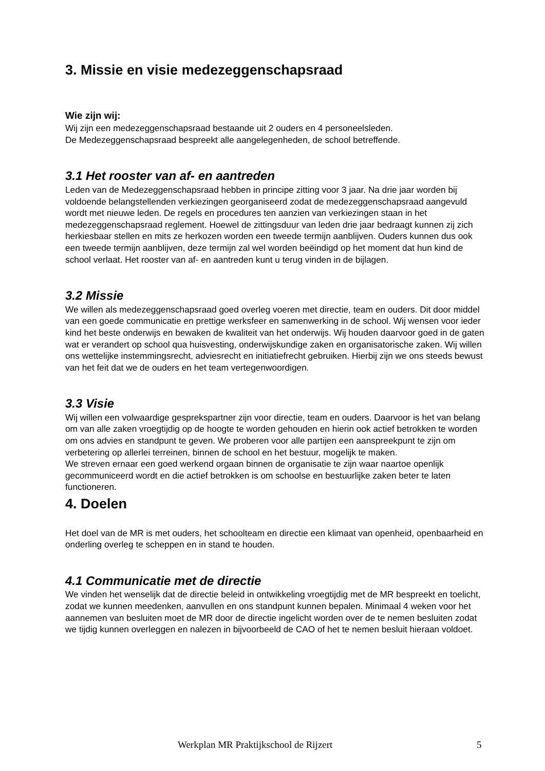3. Missie en visie medezeggenschapsraad
Wie zijn wij:
Wij zijn een medezeggenschapsraad bestaande uit 2 ouders en 4 personeelsleden.
De Medezeggenschapsraad bespreekt alle aangelegenheden, de school betreffende.
3.1 Het rooster van af- en aantreden
Leden van de Medezeggenschapsraad hebben in principe zitting voor 3 jaar. Na drie jaar worden bij voldoende belangstellenden verkiezingen georganiseerd zodat de medezeggenschapsraad aangevuld wordt met nieuwe leden. De regels en procedures ten aanzien van verkiezingen staan in het medezeggenschapsraad reglement. Hoewel de zittingsduur van leden drie jaar bedraagt kunnen zij zich herkiesbaar stellen en mits ze herkozen worden een tweede termijn aanblijven. Ouders kunnen dus ook een tweede termijn aanblijven, deze termijn zal wel worden beëindigd op het moment dat hun kind de school verlaat. Het rooster van af- en aantreden kunt u terug vinden in de bijlagen.
3.2 Missie
We willen als medezeggenschapsraad goed overleg voeren met directie, team en ouders. Dit door middel van een goede communicatie en prettige werksfeer en samenwerking in de school. Wij wensen voor ieder kind het beste onderwijs en bewaken de kwaliteit van het onderwijs. Wij houden daarvoor goed in de gaten wat er verandert op school qua huisvesting, onderwijskundige zaken en organisatorische zaken. Wij willen ons wettelijke instemmingsrecht, adviesrecht en initiatiefrecht gebruiken. Hierbij zijn we ons steeds bewust van het feit dat we de ouders en het team vertegenwoordigen.
3.3 Visie
Wij willen een volwaardige gesprekspartner zijn voor directie, team en ouders. Daarvoor is het van belang om van alle zaken vroegtijdig op de hoogte te worden gehouden en hierin ook actief betrokken te worden om ons advies en standpunt te geven. We proberen voor alle partijen een aanspreekpunt te zijn om verbetering op allerlei terreinen, binnen de school en het bestuur, mogelijk te maken.
We streven ernaar een goed werkend orgaan binnen de organisatie te zijn waar naartoe openlijk gecommuniceerd wordt en die actief betrokken is om schoolse en bestuurlijke zaken beter te laten functioneren.
4. Doelen
Het doel van de MR is met ouders, het schoolteam en directie een klimaat van openheid, openbaarheid en onderling overleg te scheppen en in stand te houden.
4.1 Communicatie met de directie
We vinden het wenselijk dat de directie beleid in ontwikkeling vroegtijdig met de MR bespreekt en toelicht, zodat we kunnen meedenken, aanvullen en ons standpunt kunnen bepalen. Minimaal 4 weken voor het aannemen van besluiten moet de MR door de directie ingelicht worden over de te nemen besluiten zodat we tijdig kunnen overleggen en nalezen in bijvoorbeeld de CAO of het te nemen besluit hieraan voldoet.
Werkplan MR Praktijkschool de Rijzert 5